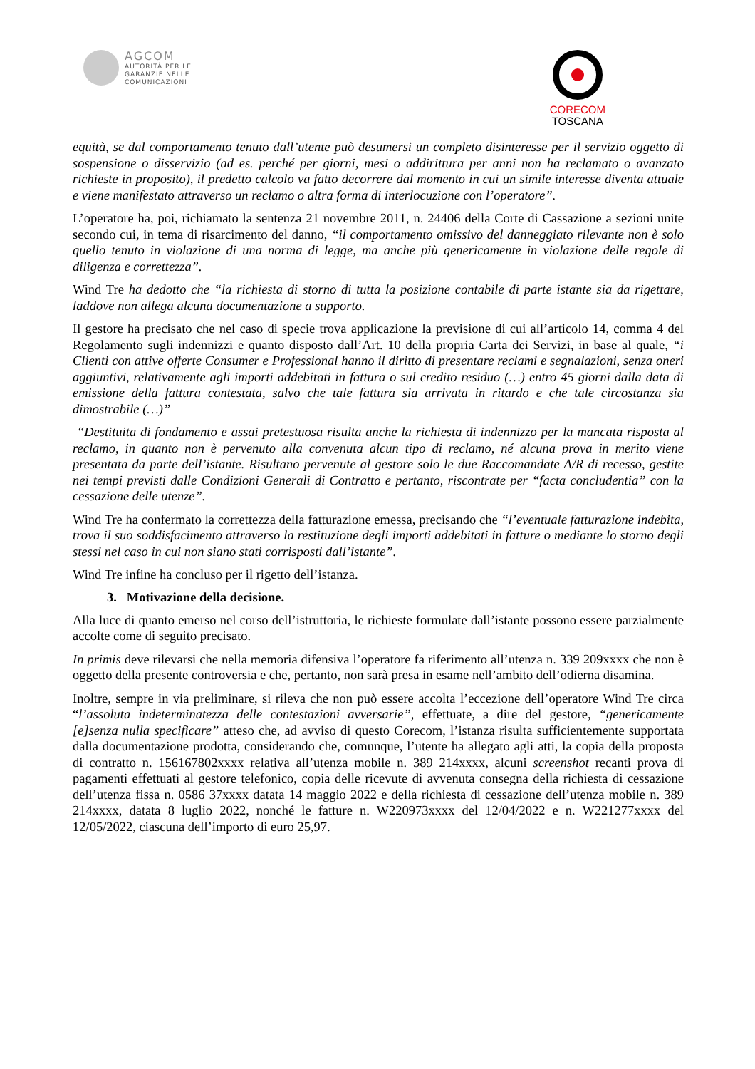AGCOM
AUTORITÀ PER LE
GARANZIE NELLE
COMUNICAZIONI
CORECOM
TOSCANA
equità, se dal comportamento tenuto dall’utente può desumersi un completo disinteresse per il servizio oggetto di sospensione o disservizio (ad es. perché per giorni, mesi o addirittura per anni non ha reclamato o avanzato richieste in proposito), il predetto calcolo va fatto decorrere dal momento in cui un simile interesse diventa attuale e viene manifestato attraverso un reclamo o altra forma di interlocuzione con l’operatore”.
L’operatore ha, poi, richiamato la sentenza 21 novembre 2011, n. 24406 della Corte di Cassazione a sezioni unite secondo cui, in tema di risarcimento del danno, “il comportamento omissivo del danneggiato rilevante non è solo quello tenuto in violazione di una norma di legge, ma anche più genericamente in violazione delle regole di diligenza e correttezza”.
Wind Tre ha dedotto che “la richiesta di storno di tutta la posizione contabile di parte istante sia da rigettare, laddove non allega alcuna documentazione a supporto.
Il gestore ha precisato che nel caso di specie trova applicazione la previsione di cui all’articolo 14, comma 4 del Regolamento sugli indennizzi e quanto disposto dall’Art. 10 della propria Carta dei Servizi, in base al quale, “i Clienti con attive offerte Consumer e Professional hanno il diritto di presentare reclami e segnalazioni, senza oneri aggiuntivi, relativamente agli importi addebitati in fattura o sul credito residuo (…) entro 45 giorni dalla data di emissione della fattura contestata, salvo che tale fattura sia arrivata in ritardo e che tale circostanza sia dimostrabile (…)”
“Destituita di fondamento e assai pretestuosa risulta anche la richiesta di indennizzo per la mancata risposta al reclamo, in quanto non è pervenuto alla convenuta alcun tipo di reclamo, né alcuna prova in merito viene presentata da parte dell’istante. Risultano pervenute al gestore solo le due Raccomandate A/R di recesso, gestite nei tempi previsti dalle Condizioni Generali di Contratto e pertanto, riscontrate per “facta concludentia” con la cessazione delle utenze”.
Wind Tre ha confermato la correttezza della fatturazione emessa, precisando che “l’eventuale fatturazione indebita, trova il suo soddisfacimento attraverso la restituzione degli importi addebitati in fatture o mediante lo storno degli stessi nel caso in cui non siano stati corrisposti dall’istante”.
Wind Tre infine ha concluso per il rigetto dell’istanza.
3. Motivazione della decisione.
Alla luce di quanto emerso nel corso dell’istruttoria, le richieste formulate dall’istante possono essere parzialmente accolte come di seguito precisato.
In primis deve rilevarsi che nella memoria difensiva l’operatore fa riferimento all’utenza n. 339 209xxxx che non è oggetto della presente controversia e che, pertanto, non sarà presa in esame nell’ambito dell’odierna disamina.
Inoltre, sempre in via preliminare, si rileva che non può essere accolta l’eccezione dell’operatore Wind Tre circa “l’assoluta indeterminatezza delle contestazioni avversarie”, effettuate, a dire del gestore, “genericamente [e]senza nulla specificare” atteso che, ad avviso di questo Corecom, l’istanza risulta sufficientemente supportata dalla documentazione prodotta, considerando che, comunque, l’utente ha allegato agli atti, la copia della proposta di contratto n. 156167802xxxx relativa all’utenza mobile n. 389 214xxxx, alcuni screenshot recanti prova di pagamenti effettuati al gestore telefonico, copia delle ricevute di avvenuta consegna della richiesta di cessazione dell’utenza fissa n. 0586 37xxxx datata 14 maggio 2022 e della richiesta di cessazione dell’utenza mobile n. 389 214xxxx, datata 8 luglio 2022, nonché le fatture n. W220973xxxx del 12/04/2022 e n. W221277xxxx del 12/05/2022, ciascuna dell’importo di euro 25,97.